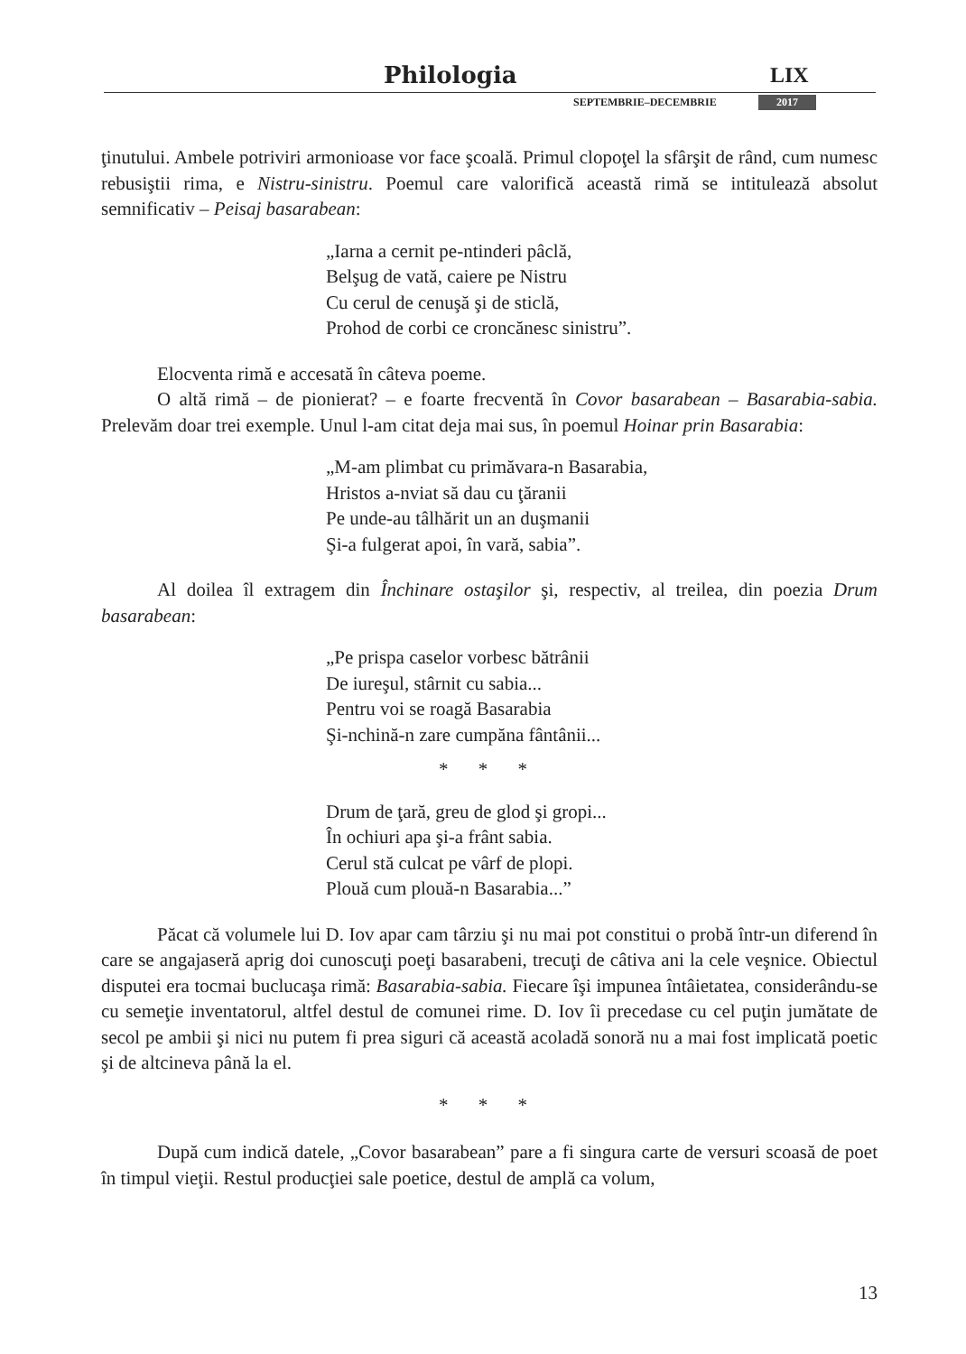Philologia LIX
SEPTEMBRIE–DECEMBRIE 2017
ţinutului. Ambele potriviri armonioase vor face şcoală. Primul clopoţel la sfârşit de rând, cum numesc rebusiştii rima, e Nistru-sinistru. Poemul care valorifică această rimă se intitulează absolut semnificativ – Peisaj basarabean:
„Iarna a cernit pe-ntinderi pâclă,
Belşug de vată, caiere pe Nistru
Cu cerul de cenuşă şi de sticlă,
Prohod de corbi ce croncănesc sinistru”.
Elocventa rimă e accesată în câteva poeme.
O altă rimă – de pionierat? – e foarte frecventă în Covor basarabean – Basarabia-sabia. Prelevăm doar trei exemple. Unul l-am citat deja mai sus, în poemul Hoinar prin Basarabia:
„M-am plimbat cu primăvara-n Basarabia,
Hristos a-nviat să dau cu ţăranii
Pe unde-au tâlhărit un an duşmanii
Şi-a fulgerat apoi, în vară, sabia”.
Al doilea îl extragem din Închinare ostaşilor şi, respectiv, al treilea, din poezia Drum basarabean:
„Pe prispa caselor vorbesc bătrânii
De iureşul, stârnit cu sabia...
Pentru voi se roagă Basarabia
Şi-nchină-n zare cumpăna fântânii...
* * *
Drum de ţară, greu de glod şi gropi...
În ochiuri apa şi-a frânt sabia.
Cerul stă culcat pe vârf de plopi.
Plouă cum plouă-n Basarabia...”
Păcat că volumele lui D. Iov apar cam târziu şi nu mai pot constitui o probă într-un diferend în care se angajaseră aprig doi cunoscuţi poeţi basarabeni, trecuţi de câtiva ani la cele veşnice. Obiectul disputei era tocmai buclucaşa rimă: Basarabia-sabia. Fiecare îşi impunea întâietatea, considerându-se cu semeţie inventatorul, altfel destul de comunei rime. D. Iov îi precedase cu cel puţin jumătate de secol pe ambii şi nici nu putem fi prea siguri că această acoladă sonoră nu a mai fost implicată poetic şi de altcineva până la el.
* * *
După cum indică datele, „Covor basarabean” pare a fi singura carte de versuri scoasă de poet în timpul vieţii. Restul producţiei sale poetice, destul de amplă ca volum,
13